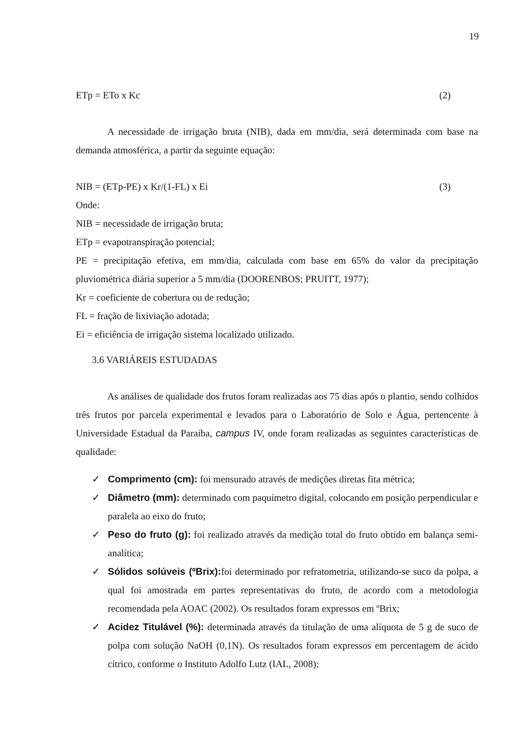19
ETp = ETo x Kc (2)
A necessidade de irrigação bruta (NIB), dada em mm/dia, será determinada com base na demanda atmosférica, a partir da seguinte equação:
NIB = (ETp-PE) x Kr/(1-FL) x Ei (3)
Onde:
NIB = necessidade de irrigação bruta;
ETp = evapotranspiração potencial;
PE = precipitação efetiva, em mm/dia, calculada com base em 65% do valor da precipitação pluviométrica diária superior a 5 mm/dia (DOORENBOS; PRUITT, 1977);
Kr = coeficiente de cobertura ou de redução;
FL = fração de lixiviação adotada;
Ei = eficiência de irrigação sistema localizado utilizado.
3.6 VARIÁREIS ESTUDADAS
As análises de qualidade dos frutos foram realizadas aos 75 dias após o plantio, sendo colhidos três frutos por parcela experimental e levados para o Laboratório de Solo e Água, pertencente à Universidade Estadual da Paraíba, campus IV, onde foram realizadas as seguintes características de qualidade:
✓ Comprimento (cm): foi mensurado através de medições diretas fita métrica;
✓ Diâmetro (mm): determinado com paquímetro digital, colocando em posição perpendicular e paralela ao eixo do fruto;
✓ Peso do fruto (g): foi realizado através da medição total do fruto obtido em balança semi-analítica;
✓ Sólidos solúveis (ºBrix): foi determinado por refratometria, utilizando-se suco da polpa, a qual foi amostrada em partes representativas do fruto, de acordo com a metodologia recomendada pela AOAC (2002). Os resultados foram expressos em ºBrix;
✓ Acidez Titulável (%): determinada através da titulação de uma alíquota de 5 g de suco de polpa com solução NaOH (0,1N). Os resultados foram expressos em percentagem de ácido cítrico, conforme o Instituto Adolfo Lutz (IAL, 2008);